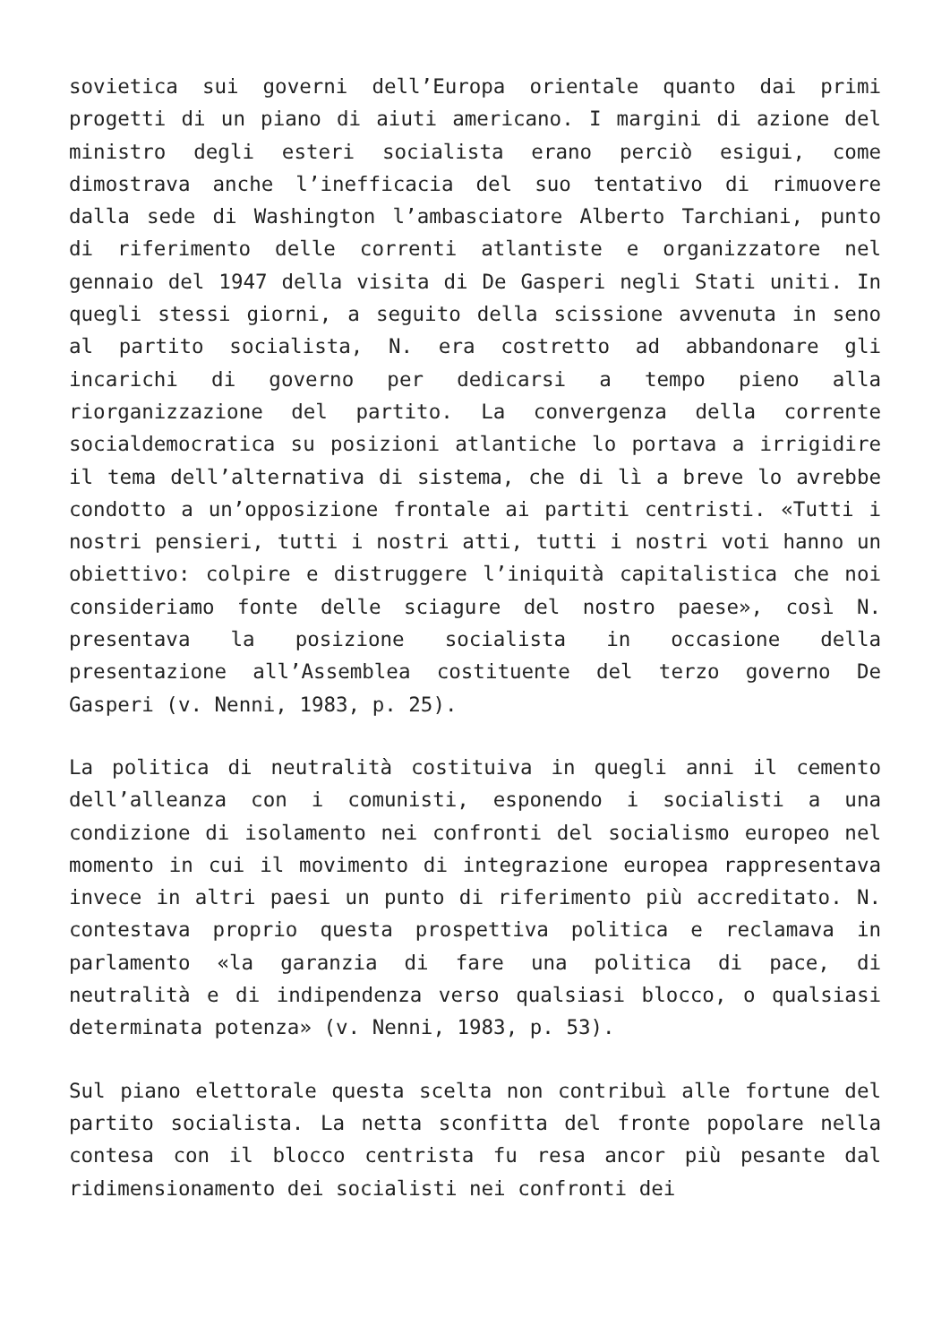sovietica sui governi dell’Europa orientale quanto dai primi progetti di un piano di aiuti americano. I margini di azione del ministro degli esteri socialista erano perciò esigui, come dimostrava anche l’inefficacia del suo tentativo di rimuovere dalla sede di Washington l’ambasciatore Alberto Tarchiani, punto di riferimento delle correnti atlantiste e organizzatore nel gennaio del 1947 della visita di De Gasperi negli Stati uniti. In quegli stessi giorni, a seguito della scissione avvenuta in seno al partito socialista, N. era costretto ad abbandonare gli incarichi di governo per dedicarsi a tempo pieno alla riorganizzazione del partito. La convergenza della corrente socialdemocratica su posizioni atlantiche lo portava a irrigidire il tema dell’alternativa di sistema, che di lì a breve lo avrebbe condotto a un’opposizione frontale ai partiti centristi. «Tutti i nostri pensieri, tutti i nostri atti, tutti i nostri voti hanno un obiettivo: colpire e distruggere l’iniquità capitalistica che noi consideriamo fonte delle sciagure del nostro paese», così N. presentava la posizione socialista in occasione della presentazione all’Assemblea costituente del terzo governo De Gasperi (v. Nenni, 1983, p. 25).
La politica di neutralità costituiva in quegli anni il cemento dell’alleanza con i comunisti, esponendo i socialisti a una condizione di isolamento nei confronti del socialismo europeo nel momento in cui il movimento di integrazione europea rappresentava invece in altri paesi un punto di riferimento più accreditato. N. contestava proprio questa prospettiva politica e reclamava in parlamento «la garanzia di fare una politica di pace, di neutralità e di indipendenza verso qualsiasi blocco, o qualsiasi determinata potenza» (v. Nenni, 1983, p. 53).
Sul piano elettorale questa scelta non contribuì alle fortune del partito socialista. La netta sconfitta del fronte popolare nella contesa con il blocco centrista fu resa ancor più pesante dal ridimensionamento dei socialisti nei confronti dei